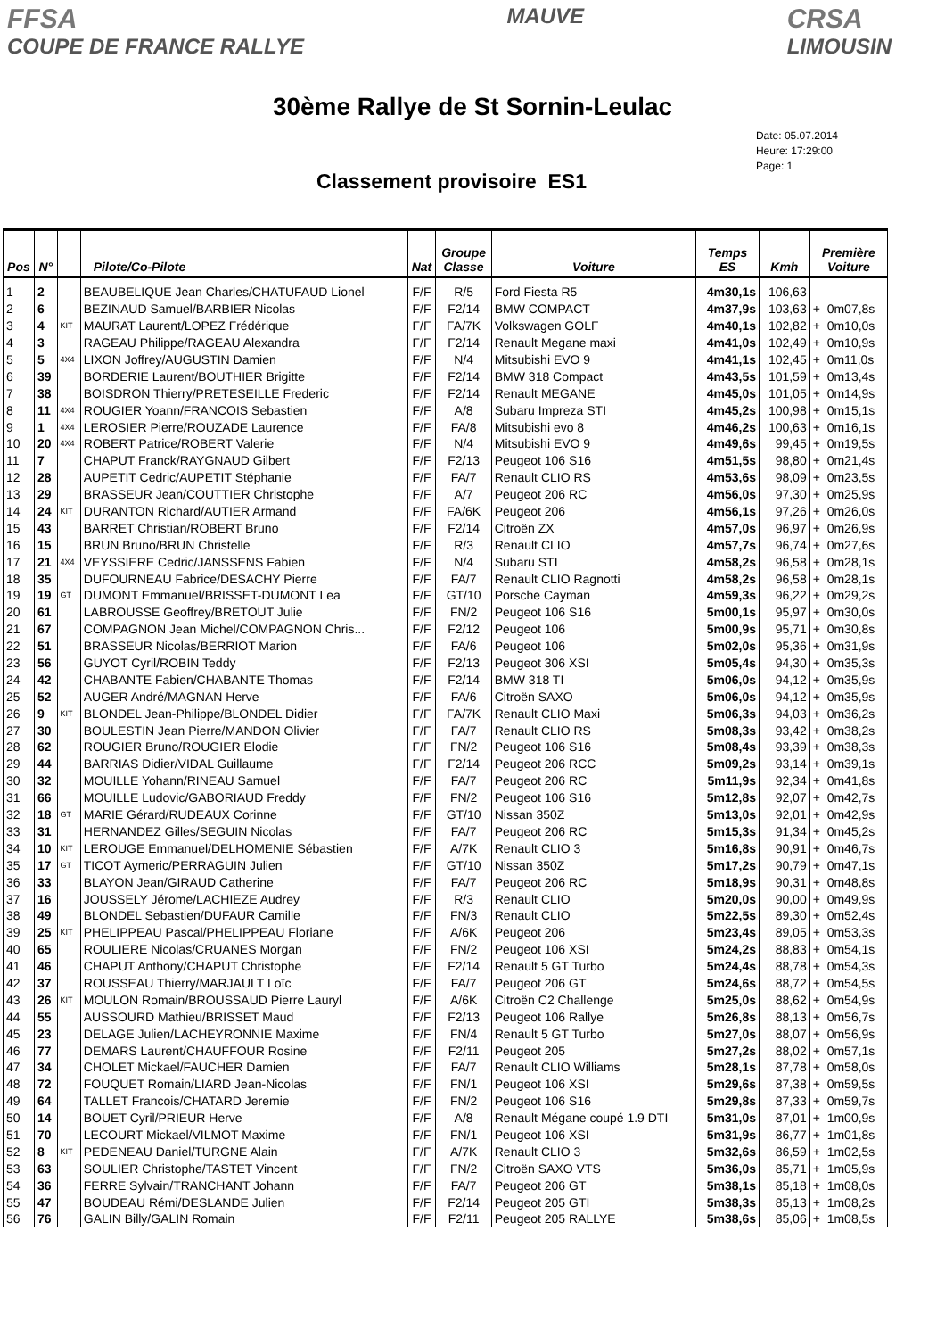FFSA
COUPE DE FRANCE RALLYE
MAUVE
CRSA
LIMOUSIN
30ème Rallye de St Sornin-Leulac
Classement provisoire ES1
Date: 05.07.2014
Heure: 17:29:00
Page: 1
| Pos | N° | | Pilote/Co-Pilote | Nat | Groupe Classe | Voiture | Temps ES | Kmh | Première Voiture |
| --- | --- | --- | --- | --- | --- | --- | --- | --- | --- |
| 1 | 2 | | BEAUBELIQUE Jean Charles/CHATUFAUD Lionel | F/F | R/5 | Ford Fiesta R5 | 4m30,1s | 106,63 | |
| 2 | 6 | | BEZINAUD Samuel/BARBIER Nicolas | F/F | F2/14 | BMW COMPACT | 4m37,9s | 103,63 | + 0m07,8s |
| 3 | 4 | KIT | MAURAT Laurent/LOPEZ Frédérique | F/F | FA/7K | Volkswagen GOLF | 4m40,1s | 102,82 | + 0m10,0s |
| 4 | 3 | | RAGEAU Philippe/RAGEAU Alexandra | F/F | F2/14 | Renault Megane maxi | 4m41,0s | 102,49 | + 0m10,9s |
| 5 | 5 | 4X4 | LIXON Joffrey/AUGUSTIN Damien | F/F | N/4 | Mitsubishi EVO 9 | 4m41,1s | 102,45 | + 0m11,0s |
| 6 | 39 | | BORDERIE Laurent/BOUTHIER Brigitte | F/F | F2/14 | BMW 318 Compact | 4m43,5s | 101,59 | + 0m13,4s |
| 7 | 38 | | BOISDRON Thierry/PRETESEILLE Frederic | F/F | F2/14 | Renault MEGANE | 4m45,0s | 101,05 | + 0m14,9s |
| 8 | 11 | 4X4 | ROUGIER Yoann/FRANCOIS Sebastien | F/F | A/8 | Subaru Impreza STI | 4m45,2s | 100,98 | + 0m15,1s |
| 9 | 1 | 4X4 | LEROSIER Pierre/ROUZADE Laurence | F/F | FA/8 | Mitsubishi evo 8 | 4m46,2s | 100,63 | + 0m16,1s |
| 10 | 20 | 4X4 | ROBERT Patrice/ROBERT Valerie | F/F | N/4 | Mitsubishi EVO 9 | 4m49,6s | 99,45 | + 0m19,5s |
| 11 | 7 | | CHAPUT Franck/RAYGNAUD Gilbert | F/F | F2/13 | Peugeot 106 S16 | 4m51,5s | 98,80 | + 0m21,4s |
| 12 | 28 | | AUPETIT Cedric/AUPETIT Stéphanie | F/F | FA/7 | Renault CLIO RS | 4m53,6s | 98,09 | + 0m23,5s |
| 13 | 29 | | BRASSEUR Jean/COUTTIER Christophe | F/F | A/7 | Peugeot 206 RC | 4m56,0s | 97,30 | + 0m25,9s |
| 14 | 24 | KIT | DURANTON Richard/AUTIER Armand | F/F | FA/6K | Peugeot 206 | 4m56,1s | 97,26 | + 0m26,0s |
| 15 | 43 | | BARRET Christian/ROBERT Bruno | F/F | F2/14 | Citroën ZX | 4m57,0s | 96,97 | + 0m26,9s |
| 16 | 15 | | BRUN Bruno/BRUN Christelle | F/F | R/3 | Renault CLIO | 4m57,7s | 96,74 | + 0m27,6s |
| 17 | 21 | 4X4 | VEYSSIERE Cedric/JANSSENS Fabien | F/F | N/4 | Subaru STI | 4m58,2s | 96,58 | + 0m28,1s |
| 18 | 35 | | DUFOURNEAU Fabrice/DESACHY Pierre | F/F | FA/7 | Renault CLIO Ragnotti | 4m58,2s | 96,58 | + 0m28,1s |
| 19 | 19 | GT | DUMONT Emmanuel/BRISSET-DUMONT Lea | F/F | GT/10 | Porsche Cayman | 4m59,3s | 96,22 | + 0m29,2s |
| 20 | 61 | | LABROUSSE Geoffrey/BRETOUT Julie | F/F | FN/2 | Peugeot 106 S16 | 5m00,1s | 95,97 | + 0m30,0s |
| 21 | 67 | | COMPAGNON Jean Michel/COMPAGNON Chris... | F/F | F2/12 | Peugeot 106 | 5m00,9s | 95,71 | + 0m30,8s |
| 22 | 51 | | BRASSEUR Nicolas/BERRIOT Marion | F/F | FA/6 | Peugeot 106 | 5m02,0s | 95,36 | + 0m31,9s |
| 23 | 56 | | GUYOT Cyril/ROBIN Teddy | F/F | F2/13 | Peugeot 306 XSI | 5m05,4s | 94,30 | + 0m35,3s |
| 24 | 42 | | CHABANTE Fabien/CHABANTE Thomas | F/F | F2/14 | BMW 318 TI | 5m06,0s | 94,12 | + 0m35,9s |
| 25 | 52 | | AUGER André/MAGNAN Herve | F/F | FA/6 | Citroën SAXO | 5m06,0s | 94,12 | + 0m35,9s |
| 26 | 9 | KIT | BLONDEL Jean-Philippe/BLONDEL Didier | F/F | FA/7K | Renault CLIO Maxi | 5m06,3s | 94,03 | + 0m36,2s |
| 27 | 30 | | BOULESTIN Jean Pierre/MANDON Olivier | F/F | FA/7 | Renault CLIO RS | 5m08,3s | 93,42 | + 0m38,2s |
| 28 | 62 | | ROUGIER Bruno/ROUGIER Elodie | F/F | FN/2 | Peugeot 106 S16 | 5m08,4s | 93,39 | + 0m38,3s |
| 29 | 44 | | BARRIAS Didier/VIDAL Guillaume | F/F | F2/14 | Peugeot 206 RCC | 5m09,2s | 93,14 | + 0m39,1s |
| 30 | 32 | | MOUILLE Yohann/RINEAU Samuel | F/F | FA/7 | Peugeot 206 RC | 5m11,9s | 92,34 | + 0m41,8s |
| 31 | 66 | | MOUILLE Ludovic/GABORIAUD Freddy | F/F | FN/2 | Peugeot 106 S16 | 5m12,8s | 92,07 | + 0m42,7s |
| 32 | 18 | GT | MARIE Gérard/RUDEAUX Corinne | F/F | GT/10 | Nissan 350Z | 5m13,0s | 92,01 | + 0m42,9s |
| 33 | 31 | | HERNANDEZ Gilles/SEGUIN Nicolas | F/F | FA/7 | Peugeot 206 RC | 5m15,3s | 91,34 | + 0m45,2s |
| 34 | 10 | KIT | LEROUGE Emmanuel/DELHOMENIE Sébastien | F/F | A/7K | Renault CLIO 3 | 5m16,8s | 90,91 | + 0m46,7s |
| 35 | 17 | GT | TICOT Aymeric/PERRAGUIN Julien | F/F | GT/10 | Nissan 350Z | 5m17,2s | 90,79 | + 0m47,1s |
| 36 | 33 | | BLAYON Jean/GIRAUD Catherine | F/F | FA/7 | Peugeot 206 RC | 5m18,9s | 90,31 | + 0m48,8s |
| 37 | 16 | | JOUSSELY Jérome/LACHIEZE Audrey | F/F | R/3 | Renault CLIO | 5m20,0s | 90,00 | + 0m49,9s |
| 38 | 49 | | BLONDEL Sebastien/DUFAUR Camille | F/F | FN/3 | Renault CLIO | 5m22,5s | 89,30 | + 0m52,4s |
| 39 | 25 | KIT | PHELIPPEAU Pascal/PHELIPPEAU Floriane | F/F | A/6K | Peugeot 206 | 5m23,4s | 89,05 | + 0m53,3s |
| 40 | 65 | | ROULIERE Nicolas/CRUANES Morgan | F/F | FN/2 | Peugeot 106 XSI | 5m24,2s | 88,83 | + 0m54,1s |
| 41 | 46 | | CHAPUT Anthony/CHAPUT Christophe | F/F | F2/14 | Renault 5 GT Turbo | 5m24,4s | 88,78 | + 0m54,3s |
| 42 | 37 | | ROUSSEAU Thierry/MARJAULT Loïc | F/F | FA/7 | Peugeot 206 GT | 5m24,6s | 88,72 | + 0m54,5s |
| 43 | 26 | KIT | MOULON Romain/BROUSSAUD Pierre Lauryl | F/F | A/6K | Citroën C2 Challenge | 5m25,0s | 88,62 | + 0m54,9s |
| 44 | 55 | | AUSSOURD Mathieu/BRISSET Maud | F/F | F2/13 | Peugeot 106 Rallye | 5m26,8s | 88,13 | + 0m56,7s |
| 45 | 23 | | DELAGE Julien/LACHEYRONNIE Maxime | F/F | FN/4 | Renault 5 GT Turbo | 5m27,0s | 88,07 | + 0m56,9s |
| 46 | 77 | | DEMARS Laurent/CHAUFFOUR Rosine | F/F | F2/11 | Peugeot 205 | 5m27,2s | 88,02 | + 0m57,1s |
| 47 | 34 | | CHOLET Mickael/FAUCHER Damien | F/F | FA/7 | Renault CLIO Williams | 5m28,1s | 87,78 | + 0m58,0s |
| 48 | 72 | | FOUQUET Romain/LIARD Jean-Nicolas | F/F | FN/1 | Peugeot 106 XSI | 5m29,6s | 87,38 | + 0m59,5s |
| 49 | 64 | | TALLET Francois/CHATARD Jeremie | F/F | FN/2 | Peugeot 106 S16 | 5m29,8s | 87,33 | + 0m59,7s |
| 50 | 14 | | BOUET Cyril/PRIEUR Herve | F/F | A/8 | Renault Mégane coupé 1.9 DTI | 5m31,0s | 87,01 | + 1m00,9s |
| 51 | 70 | | LECOURT Mickael/VILMOT Maxime | F/F | FN/1 | Peugeot 106 XSI | 5m31,9s | 86,77 | + 1m01,8s |
| 52 | 8 | KIT | PEDENEAU Daniel/TURGNE Alain | F/F | A/7K | Renault CLIO 3 | 5m32,6s | 86,59 | + 1m02,5s |
| 53 | 63 | | SOULIER Christophe/TASTET Vincent | F/F | FN/2 | Citroën SAXO VTS | 5m36,0s | 85,71 | + 1m05,9s |
| 54 | 36 | | FERRE Sylvain/TRANCHANT Johann | F/F | FA/7 | Peugeot 206 GT | 5m38,1s | 85,18 | + 1m08,0s |
| 55 | 47 | | BOUDEAU Rémi/DESLANDE Julien | F/F | F2/14 | Peugeot 205 GTI | 5m38,3s | 85,13 | + 1m08,2s |
| 56 | 76 | | GALIN Billy/GALIN Romain | F/F | F2/11 | Peugeot 205 RALLYE | 5m38,6s | 85,06 | + 1m08,5s |